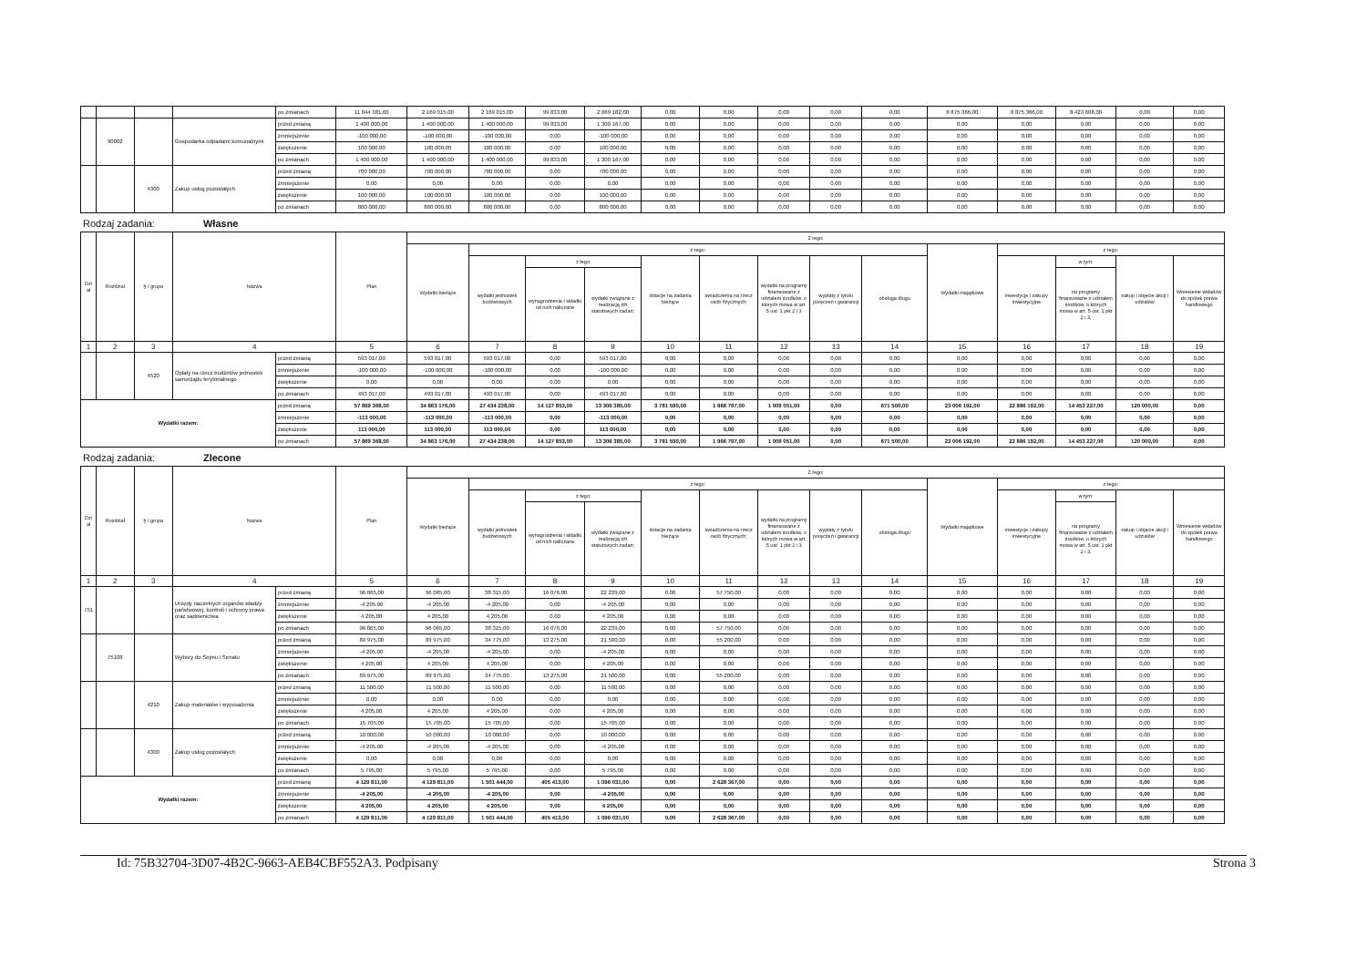| | | | | po zmianach | 11 044 381,00 | 2 169 015,00 | 2 169 015,00 | 99 833,00 | 2 069 182,00 | 0,00 | 0,00 | 0,00 | 0,00 | 0,00 | 8 875 366,00 | 8 875 366,00 | 8 423 608,00 | 0,00 | 0,00 |
| | 90002 | | Gospodarka odpadami komunalnymi | przed zmianą | 1 400 000,00 | 1 400 000,00 | 1 400 000,00 | 99 833,00 | 1 300 167,00 | 0,00 | 0,00 | 0,00 | 0,00 | 0,00 | 0,00 | 0,00 | 0,00 | 0,00 | 0,00 |
| | | | | zmniejszenie | -100 000,00 | -100 000,00 | -100 000,00 | 0,00 | -100 000,00 | 0,00 | 0,00 | 0,00 | 0,00 | 0,00 | 0,00 | 0,00 | 0,00 | 0,00 | 0,00 |
| | | | | zwiększenie | 100 000,00 | 100 000,00 | 100 000,00 | 0,00 | 100 000,00 | 0,00 | 0,00 | 0,00 | 0,00 | 0,00 | 0,00 | 0,00 | 0,00 | 0,00 | 0,00 |
| | | | | po zmianach | 1 400 000,00 | 1 400 000,00 | 1 400 000,00 | 99 833,00 | 1 300 167,00 | 0,00 | 0,00 | 0,00 | 0,00 | 0,00 | 0,00 | 0,00 | 0,00 | 0,00 | 0,00 |
| | | 4300 | Zakup usług pozostałych | przed zmianą | 700 000,00 | 700 000,00 | 700 000,00 | 0,00 | 700 000,00 | 0,00 | 0,00 | 0,00 | 0,00 | 0,00 | 0,00 | 0,00 | 0,00 | 0,00 | 0,00 |
| | | | | zmniejszenie | 0,00 | 0,00 | 0,00 | 0,00 | 0,00 | 0,00 | 0,00 | 0,00 | 0,00 | 0,00 | 0,00 | 0,00 | 0,00 | 0,00 | 0,00 |
| | | | | zwiększenie | 100 000,00 | 100 000,00 | 100 000,00 | 0,00 | 100 000,00 | 0,00 | 0,00 | 0,00 | 0,00 | 0,00 | 0,00 | 0,00 | 0,00 | 0,00 | 0,00 |
| | | | | po zmianach | 800 000,00 | 800 000,00 | 800 000,00 | 0,00 | 800 000,00 | 0,00 | 0,00 | 0,00 | 0,00 | 0,00 | 0,00 | 0,00 | 0,00 | 0,00 | 0,00 |
Rodzaj zadania: Własne
| Dzi ał | Rozdział | § / grupa | Nazwa | | Plan | Z tego: | | | | | | | | | | | | | |
| --- | --- | --- | --- | --- | --- | --- | --- | --- | --- | --- | --- | --- | --- | --- | --- | --- | --- | --- | --- |
| | | | | | | Wydatki bieżące | z tego: | | | | | | | | Wydatki majątkowe | z tego: | | | |
| | | | | | | | wydatki jednostek budżetowych | z tego: | | dotacje na zadania bieżące | świadczenia na rzecz osób fizycznych; | wydatki na programy finansowane z udziałem środków, o których mowa w art. 5 ust. 1 pkt 2 i 3 | wypłaty z tytułu poręczeń i gwarancji | obsługa długu | | inwestycje i zakupy inwestycyjne | w tym: | zakup i objęcie akcji i udziałów | Wniesienie wkładów do spółek prawa handlowego |
| | | | | | | | | wynagrodzenia i składki od nich naliczane | wydatki związane z realizacją ich statutowych zadań; | | | | | | | | na programy finansowane z udziałem środków, o których mowa w art. 5 ust. 1 pkt 2 i 3, | | |
| 1 | 2 | 3 | 4 | | 5 | 6 | 7 | 8 | 9 | 10 | 11 | 12 | 13 | 14 | 15 | 16 | 17 | 18 | 19 |
| | | 4520 | Opłaty na rzecz budżetów jednostek samorządu terytorialnego | przed zmianą | 593 017,00 | 593 017,00 | 593 017,00 | 0,00 | 593 017,00 | 0,00 | 0,00 | 0,00 | 0,00 | 0,00 | 0,00 | 0,00 | 0,00 | 0,00 | 0,00 |
| | | | | zmniejszenie | -100 000,00 | -100 000,00 | -100 000,00 | 0,00 | -100 000,00 | 0,00 | 0,00 | 0,00 | 0,00 | 0,00 | 0,00 | 0,00 | 0,00 | 0,00 | 0,00 |
| | | | | zwiększenie | 0,00 | 0,00 | 0,00 | 0,00 | 0,00 | 0,00 | 0,00 | 0,00 | 0,00 | 0,00 | 0,00 | 0,00 | 0,00 | 0,00 | 0,00 |
| | | | | po zmianach | 493 017,00 | 493 017,00 | 493 017,00 | 0,00 | 493 017,00 | 0,00 | 0,00 | 0,00 | 0,00 | 0,00 | 0,00 | 0,00 | 0,00 | 0,00 | 0,00 |
| Wydatki razem: | | | | przed zmianą | 57 869 368,00 | 34 863 176,00 | 27 434 238,00 | 14 127 853,00 | 13 306 385,00 | 3 781 590,00 | 1 966 797,00 | 1 009 051,00 | 0,00 | 671 500,00 | 23 006 192,00 | 22 886 192,00 | 14 453 227,00 | 120 000,00 | 0,00 |
| | | | | zmniejszenie | -113 000,00 | -113 000,00 | -113 000,00 | 0,00 | -113 000,00 | 0,00 | 0,00 | 0,00 | 0,00 | 0,00 | 0,00 | 0,00 | 0,00 | 0,00 | 0,00 |
| | | | | zwiększenie | 113 000,00 | 113 000,00 | 113 000,00 | 0,00 | 113 000,00 | 0,00 | 0,00 | 0,00 | 0,00 | 0,00 | 0,00 | 0,00 | 0,00 | 0,00 | 0,00 |
| | | | | po zmianach | 57 869 368,00 | 34 863 176,00 | 27 434 238,00 | 14 127 853,00 | 13 306 385,00 | 3 781 590,00 | 1 966 797,00 | 1 009 051,00 | 0,00 | 671 500,00 | 23 006 192,00 | 22 886 192,00 | 14 453 227,00 | 120 000,00 | 0,00 |
Rodzaj zadania: Zlecone
| Dzi ał | Rozdział | § / grupa | Nazwa | | Plan | Z tego: | | | | | | | | | | | | | |
| --- | --- | --- | --- | --- | --- | --- | --- | --- | --- | --- | --- | --- | --- | --- | --- | --- | --- | --- | --- |
| | | | | | | Wydatki bieżące | z tego: | | | | | | | | Wydatki majątkowe | z tego: | | | |
| | | | | | | | wydatki jednostek budżetowych | z tego: | | dotacje na zadania bieżące | świadczenia na rzecz osób fizycznych; | wydatki na programy finansowane z udziałem środków, o których mowa w art. 5 ust. 1 pkt 2 i 3 | wypłaty z tytułu poręczeń i gwarancji | obsługa długu | | inwestycje i zakupy inwestycyjne | w tym: | zakup i objęcie akcji i udziałów | Wniesienie wkładów do spółek prawa handlowego |
| | | | | | | | | wynagrodzenia i składki od nich naliczane | wydatki związane z realizacją ich statutowych zadań; | | | | | | | | na programy finansowane z udziałem środków, o których mowa w art. 5 ust. 1 pkt 2 i 3, | | |
| 1 | 2 | 3 | 4 | | 5 | 6 | 7 | 8 | 9 | 10 | 11 | 12 | 13 | 14 | 15 | 16 | 17 | 18 | 19 |
| 751 | | | Urzędy naczelnych organów władzy państwowej, kontroli i ochrony prawa oraz sądownictwa | przed zmianą | 96 065,00 | 96 065,00 | 38 315,00 | 16 076,00 | 22 239,00 | 0,00 | 57 750,00 | 0,00 | 0,00 | 0,00 | 0,00 | 0,00 | 0,00 | 0,00 | 0,00 |
| | | | | zmniejszenie | -4 205,00 | -4 205,00 | -4 205,00 | 0,00 | -4 205,00 | 0,00 | 0,00 | 0,00 | 0,00 | 0,00 | 0,00 | 0,00 | 0,00 | 0,00 | 0,00 |
| | | | | zwiększenie | 4 205,00 | 4 205,00 | 4 205,00 | 0,00 | 4 205,00 | 0,00 | 0,00 | 0,00 | 0,00 | 0,00 | 0,00 | 0,00 | 0,00 | 0,00 | 0,00 |
| | | | | po zmianach | 96 065,00 | 96 065,00 | 38 315,00 | 16 076,00 | 22 239,00 | 0,00 | 57 750,00 | 0,00 | 0,00 | 0,00 | 0,00 | 0,00 | 0,00 | 0,00 | 0,00 |
| | 75108 | | Wybory do Sejmu i Senatu | przed zmianą | 89 975,00 | 89 975,00 | 34 775,00 | 13 275,00 | 21 500,00 | 0,00 | 55 200,00 | 0,00 | 0,00 | 0,00 | 0,00 | 0,00 | 0,00 | 0,00 | 0,00 |
| | | | | zmniejszenie | -4 205,00 | -4 205,00 | -4 205,00 | 0,00 | -4 205,00 | 0,00 | 0,00 | 0,00 | 0,00 | 0,00 | 0,00 | 0,00 | 0,00 | 0,00 | 0,00 |
| | | | | zwiększenie | 4 205,00 | 4 205,00 | 4 205,00 | 0,00 | 4 205,00 | 0,00 | 0,00 | 0,00 | 0,00 | 0,00 | 0,00 | 0,00 | 0,00 | 0,00 | 0,00 |
| | | | | po zmianach | 89 975,00 | 89 975,00 | 34 775,00 | 13 275,00 | 21 500,00 | 0,00 | 55 200,00 | 0,00 | 0,00 | 0,00 | 0,00 | 0,00 | 0,00 | 0,00 | 0,00 |
| | | 4210 | Zakup materiałów i wyposażenia | przed zmianą | 11 500,00 | 11 500,00 | 11 500,00 | 0,00 | 11 500,00 | 0,00 | 0,00 | 0,00 | 0,00 | 0,00 | 0,00 | 0,00 | 0,00 | 0,00 | 0,00 |
| | | | | zmniejszenie | 0,00 | 0,00 | 0,00 | 0,00 | 0,00 | 0,00 | 0,00 | 0,00 | 0,00 | 0,00 | 0,00 | 0,00 | 0,00 | 0,00 | 0,00 |
| | | | | zwiększenie | 4 205,00 | 4 205,00 | 4 205,00 | 0,00 | 4 205,00 | 0,00 | 0,00 | 0,00 | 0,00 | 0,00 | 0,00 | 0,00 | 0,00 | 0,00 | 0,00 |
| | | | | po zmianach | 15 705,00 | 15 705,00 | 15 705,00 | 0,00 | 15 705,00 | 0,00 | 0,00 | 0,00 | 0,00 | 0,00 | 0,00 | 0,00 | 0,00 | 0,00 | 0,00 |
| | | 4300 | Zakup usług pozostałych | przed zmianą | 10 000,00 | 10 000,00 | 10 000,00 | 0,00 | 10 000,00 | 0,00 | 0,00 | 0,00 | 0,00 | 0,00 | 0,00 | 0,00 | 0,00 | 0,00 | 0,00 |
| | | | | zmniejszenie | -4 205,00 | -4 205,00 | -4 205,00 | 0,00 | -4 205,00 | 0,00 | 0,00 | 0,00 | 0,00 | 0,00 | 0,00 | 0,00 | 0,00 | 0,00 | 0,00 |
| | | | | zwiększenie | 0,00 | 0,00 | 0,00 | 0,00 | 0,00 | 0,00 | 0,00 | 0,00 | 0,00 | 0,00 | 0,00 | 0,00 | 0,00 | 0,00 | 0,00 |
| | | | | po zmianach | 5 795,00 | 5 795,00 | 5 795,00 | 0,00 | 5 795,00 | 0,00 | 0,00 | 0,00 | 0,00 | 0,00 | 0,00 | 0,00 | 0,00 | 0,00 | 0,00 |
| Wydatki razem: | | | | przed zmianą | 4 129 811,00 | 4 129 811,00 | 1 501 444,00 | 405 413,00 | 1 096 031,00 | 0,00 | 2 628 367,00 | 0,00 | 0,00 | 0,00 | 0,00 | 0,00 | 0,00 | 0,00 | 0,00 |
| | | | | zmniejszenie | -4 205,00 | -4 205,00 | -4 205,00 | 0,00 | -4 205,00 | 0,00 | 0,00 | 0,00 | 0,00 | 0,00 | 0,00 | 0,00 | 0,00 | 0,00 | 0,00 |
| | | | | zwiększenie | 4 205,00 | 4 205,00 | 4 205,00 | 0,00 | 4 205,00 | 0,00 | 0,00 | 0,00 | 0,00 | 0,00 | 0,00 | 0,00 | 0,00 | 0,00 | 0,00 |
| | | | | po zmianach | 4 129 811,00 | 4 129 811,00 | 1 501 444,00 | 405 413,00 | 1 096 031,00 | 0,00 | 2 628 367,00 | 0,00 | 0,00 | 0,00 | 0,00 | 0,00 | 0,00 | 0,00 | 0,00 |
Id: 75B32704-3D07-4B2C-9663-AEB4CBF552A3. Podpisany Strona 3